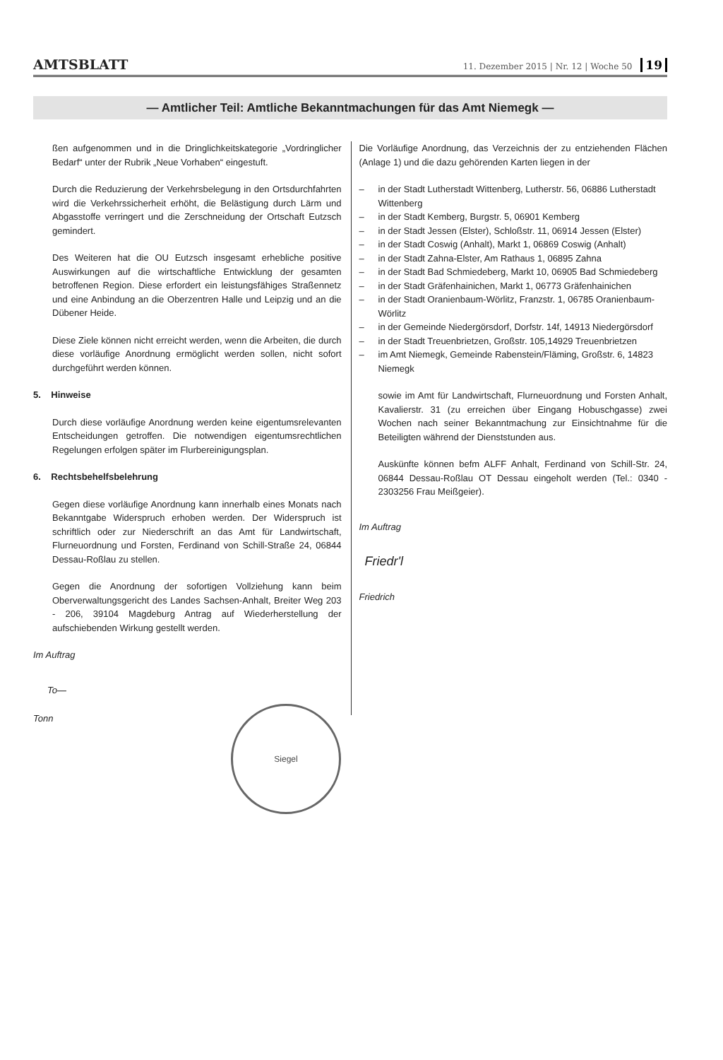AMTSBLATT 11. Dezember 2015 | Nr. 12 | Woche 50 19
— Amtlicher Teil: Amtliche Bekanntmachungen für das Amt Niemegk —
ßen aufgenommen und in die Dringlichkeitskategorie „Vordringlicher Bedarf“ unter der Rubrik „Neue Vorhaben“ eingestuft.
Durch die Reduzierung der Verkehrsbelegung in den Ortsdurchfahrten wird die Verkehrssicherheit erhöht, die Belästigung durch Lärm und Abgasstoffe verringert und die Zerschneidung der Ortschaft Eutzsch gemindert.
Des Weiteren hat die OU Eutzsch insgesamt erhebliche positive Auswirkungen auf die wirtschaftliche Entwicklung der gesamten betroffenen Region. Diese erfordert ein leistungsfähiges Straßennetz und eine Anbindung an die Oberzentren Halle und Leipzig und an die Dübener Heide.
Diese Ziele können nicht erreicht werden, wenn die Arbeiten, die durch diese vorläufige Anordnung ermöglicht werden sollen, nicht sofort durchgeführt werden können.
5. Hinweise
Durch diese vorläufige Anordnung werden keine eigentumsrelevanten Entscheidungen getroffen. Die notwendigen eigentumsrechtlichen Regelungen erfolgen später im Flurbereinigungsplan.
6. Rechtsbehelfsbelehrung
Gegen diese vorläufige Anordnung kann innerhalb eines Monats nach Bekanntgabe Widerspruch erhoben werden. Der Widerspruch ist schriftlich oder zur Niederschrift an das Amt für Landwirtschaft, Flurneuordnung und Forsten, Ferdinand von Schill-Straße 24, 06844 Dessau-Roßlau zu stellen.
Gegen die Anordnung der sofortigen Vollziehung kann beim Oberverwaltungsgericht des Landes Sachsen-Anhalt, Breiter Weg 203 - 206, 39104 Magdeburg Antrag auf Wiederherstellung der aufschiebenden Wirkung gestellt werden.
Im Auftrag
To—
Tonn
Siegel
Die Vorläufige Anordnung, das Verzeichnis der zu entziehenden Flächen (Anlage 1) und die dazu gehörenden Karten liegen in der
– in der Stadt Lutherstadt Wittenberg, Lutherstr. 56, 06886 Lutherstadt Wittenberg
– in der Stadt Kemberg, Burgstr. 5, 06901 Kemberg
– in der Stadt Jessen (Elster), Schloßstr. 11, 06914 Jessen (Elster)
– in der Stadt Coswig (Anhalt), Markt 1, 06869 Coswig (Anhalt)
– in der Stadt Zahna-Elster, Am Rathaus 1, 06895 Zahna
– in der Stadt Bad Schmiedeberg, Markt 10, 06905 Bad Schmiedeberg
– in der Stadt Gräfenhainichen, Markt 1, 06773 Gräfenhainichen
– in der Stadt Oranienbaum-Wörlitz, Franzstr. 1, 06785 Oranienbaum-Wörlitz
– in der Gemeinde Niedergörsdorf, Dorfstr. 14f, 14913 Niedergörsdorf
– in der Stadt Treuenbrietzen, Großstr. 105,14929 Treuenbrietzen
– im Amt Niemegk, Gemeinde Rabenstein/Fläming, Großstr. 6, 14823 Niemegk
sowie im Amt für Landwirtschaft, Flurneuordnung und Forsten Anhalt, Kavalierstr. 31 (zu erreichen über Eingang Hobuschgasse) zwei Wochen nach seiner Bekanntmachung zur Einsichtnahme für die Beteiligten während der Dienststunden aus.
Auskünfte können befm ALFF Anhalt, Ferdinand von Schill-Str. 24, 06844 Dessau-Roßlau OT Dessau eingeholt werden (Tel.: 0340 - 2303256 Frau Meißgeier).
Im Auftrag
Friedr'l
Friedrich